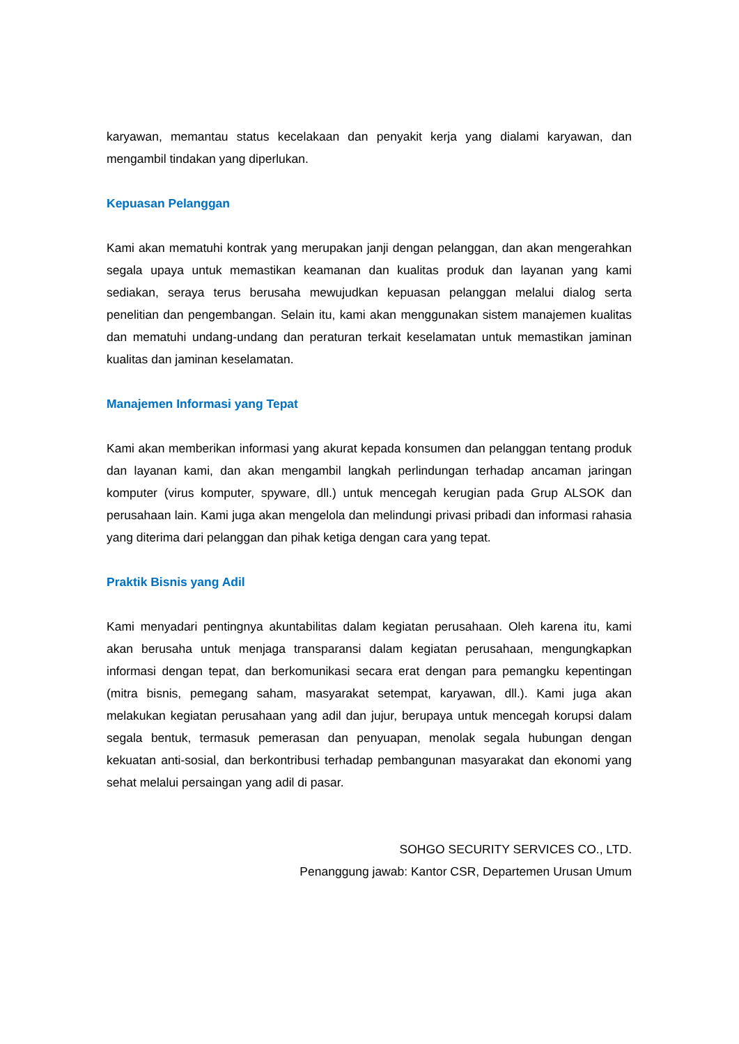karyawan, memantau status kecelakaan dan penyakit kerja yang dialami karyawan, dan mengambil tindakan yang diperlukan.
Kepuasan Pelanggan
Kami akan mematuhi kontrak yang merupakan janji dengan pelanggan, dan akan mengerahkan segala upaya untuk memastikan keamanan dan kualitas produk dan layanan yang kami sediakan, seraya terus berusaha mewujudkan kepuasan pelanggan melalui dialog serta penelitian dan pengembangan. Selain itu, kami akan menggunakan sistem manajemen kualitas dan mematuhi undang-undang dan peraturan terkait keselamatan untuk memastikan jaminan kualitas dan jaminan keselamatan.
Manajemen Informasi yang Tepat
Kami akan memberikan informasi yang akurat kepada konsumen dan pelanggan tentang produk dan layanan kami, dan akan mengambil langkah perlindungan terhadap ancaman jaringan komputer (virus komputer, spyware, dll.) untuk mencegah kerugian pada Grup ALSOK dan perusahaan lain. Kami juga akan mengelola dan melindungi privasi pribadi dan informasi rahasia yang diterima dari pelanggan dan pihak ketiga dengan cara yang tepat.
Praktik Bisnis yang Adil
Kami menyadari pentingnya akuntabilitas dalam kegiatan perusahaan. Oleh karena itu, kami akan berusaha untuk menjaga transparansi dalam kegiatan perusahaan, mengungkapkan informasi dengan tepat, dan berkomunikasi secara erat dengan para pemangku kepentingan (mitra bisnis, pemegang saham, masyarakat setempat, karyawan, dll.). Kami juga akan melakukan kegiatan perusahaan yang adil dan jujur, berupaya untuk mencegah korupsi dalam segala bentuk, termasuk pemerasan dan penyuapan, menolak segala hubungan dengan kekuatan anti-sosial, dan berkontribusi terhadap pembangunan masyarakat dan ekonomi yang sehat melalui persaingan yang adil di pasar.
SOHGO SECURITY SERVICES CO., LTD.
Penanggung jawab: Kantor CSR, Departemen Urusan Umum